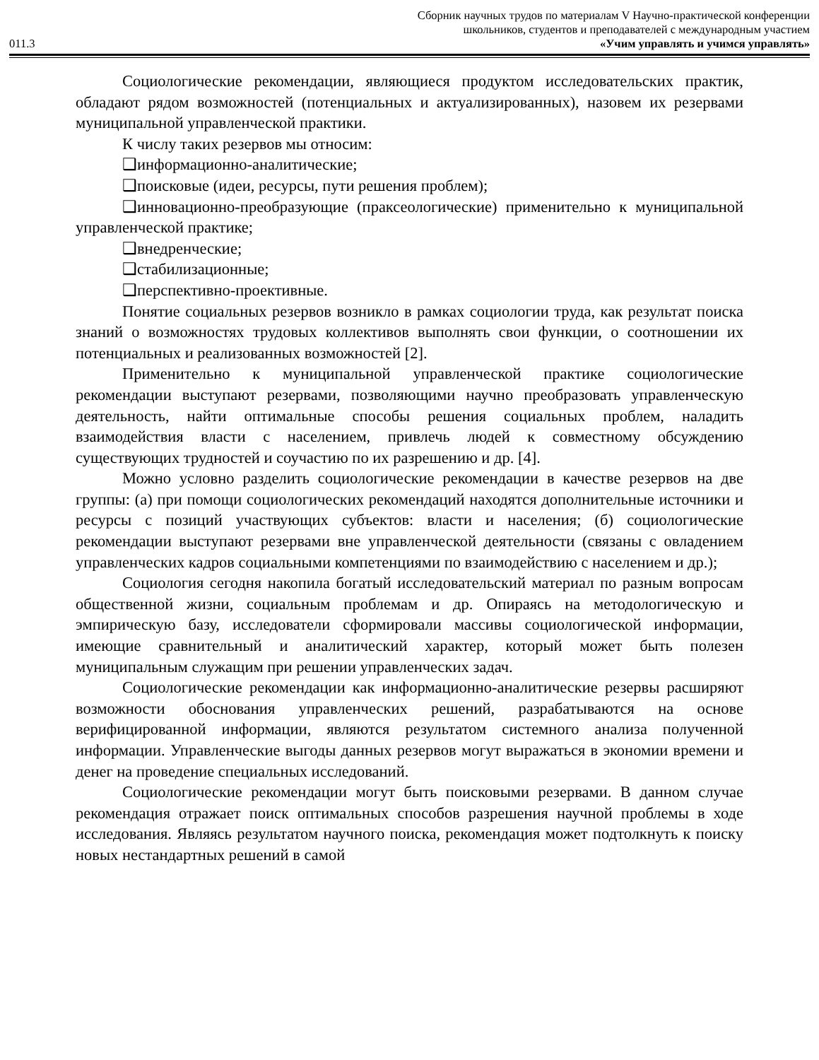Сборник научных трудов по материалам V Научно-практической конференции
школьников, студентов и преподавателей с международным участием
011.3 «Учим управлять и учимся управлять»
Социологические рекомендации, являющиеся продуктом исследовательских практик, обладают рядом возможностей (потенциальных и актуализированных), назовем их резервами муниципальной управленческой практики.
К числу таких резервов мы относим:
❑информационно-аналитические;
❑поисковые (идеи, ресурсы, пути решения проблем);
❑инновационно-преобразующие (праксеологические) применительно к муниципальной управленческой практике;
❑внедренческие;
❑стабилизационные;
❑перспективно-проективные.
Понятие социальных резервов возникло в рамках социологии труда, как результат поиска знаний о возможностях трудовых коллективов выполнять свои функции, о соотношении их потенциальных и реализованных возможностей [2].
Применительно к муниципальной управленческой практике социологические рекомендации выступают резервами, позволяющими научно преобразовать управленческую деятельность, найти оптимальные способы решения социальных проблем, наладить взаимодействия власти с населением, привлечь людей к совместному обсуждению существующих трудностей и соучастию по их разрешению и др. [4].
Можно условно разделить социологические рекомендации в качестве резервов на две группы: (а) при помощи социологических рекомендаций находятся дополнительные источники и ресурсы с позиций участвующих субъектов: власти и населения; (б) социологические рекомендации выступают резервами вне управленческой деятельности (связаны с овладением управленческих кадров социальными компетенциями по взаимодействию с населением и др.);
Социология сегодня накопила богатый исследовательский материал по разным вопросам общественной жизни, социальным проблемам и др. Опираясь на методологическую и эмпирическую базу, исследователи сформировали массивы социологической информации, имеющие сравнительный и аналитический характер, который может быть полезен муниципальным служащим при решении управленческих задач.
Социологические рекомендации как информационно-аналитические резервы расширяют возможности обоснования управленческих решений, разрабатываются на основе верифицированной информации, являются результатом системного анализа полученной информации. Управленческие выгоды данных резервов могут выражаться в экономии времени и денег на проведение специальных исследований.
Социологические рекомендации могут быть поисковыми резервами. В данном случае рекомендация отражает поиск оптимальных способов разрешения научной проблемы в ходе исследования. Являясь результатом научного поиска, рекомендация может подтолкнуть к поиску новых нестандартных решений в самой